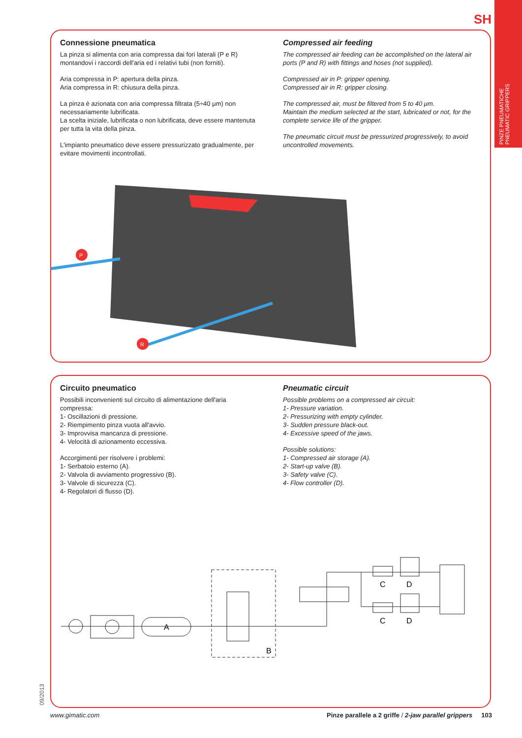SH
PINZE PNEUMATICHE
PNEUMATIC GRIPPERS
Connessione pneumatica
La pinza si alimenta con aria compressa dai fori laterali (P e R) montandovi i raccordi dell'aria ed i relativi tubi (non forniti).
Aria compressa in P: apertura della pinza.
Aria compressa in R: chiusura della pinza.
La pinza è azionata con aria compressa filtrata (5÷40 μm) non necessariamente lubrificata.
La scelta iniziale, lubrificata o non lubrificata, deve essere mantenuta per tutta la vita della pinza.
L'impianto pneumatico deve essere pressurizzato gradualmente, per evitare movimenti incontrollati.
Compressed air feeding
The compressed air feeding can be accomplished on the lateral air ports (P and R) with fittings and hoses (not supplied).
Compressed air in P: gripper opening.
Compressed air in R: gripper closing.
The compressed air, must be filtered from 5 to 40 μm.
Maintain the medium selected at the start, lubricated or not, for the complete service life of the gripper.
The pneumatic circuit must be pressurized progressively, to avoid uncontrolled movements.
P
R
Circuito pneumatico
Possibili inconvenienti sul circuito di alimentazione dell'aria compressa:
1- Oscillazioni di pressione.
2- Riempimento pinza vuota all'avvio.
3- Improvvisa mancanza di pressione.
4- Velocità di azionamento eccessiva.
Accorgimenti per risolvere i problemi:
1- Serbatoio esterno (A).
2- Valvola di avviamento progressivo (B).
3- Valvole di sicurezza (C).
4- Regolatori di flusso (D).
Pneumatic circuit
Possible problems on a compressed air circuit:
1- Pressure variation.
2- Pressurizing with empty cylinder.
3- Sudden pressure black-out.
4- Excessive speed of the jaws.
Possible solutions:
1- Compressed air storage (A).
2- Start-up valve (B).
3- Safety valve (C).
4- Flow controller (D).
A
B
C
D
C
D
09/2013
www.gimatic.com Pinze parallele a 2 griffe / 2-jaw parallel grippers 103